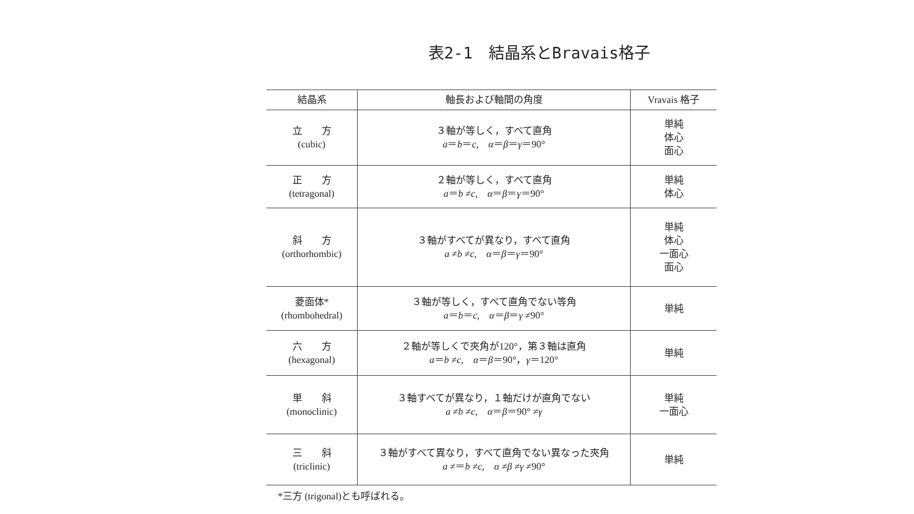表2-1　結晶系とBravais格子
| 結晶系 | 軸長および軸間の角度 | Vravais 格子 |
| --- | --- | --- |
| 立 方 (cubic) | ３軸が等しく，すべて直角 a ＝ b ＝ c , α ＝ β ＝ γ ＝90° | 単純 体心 面心 |
| 正 方 (tetragonal) | ２軸が等しく，すべて直角 a ＝ b ≠ c , α ＝ β ＝ γ ＝90° | 単純 体心 |
| 斜 方 (orthorhombic) | ３軸がすべてが異なり，すべて直角 a ≠ b ≠ c , α ＝ β ＝ γ ＝90° | 単純 体心 一面心 面心 |
| 菱面体* (rhombohedral) | ３軸が等しく，すべて直角でない等角 a ＝ b ＝ c , α ＝ β ＝ γ ≠90° | 単純 |
| 六 方 (hexagonal) | ２軸が等しくで夾角が120°，第３軸は直角 a ＝ b ≠ c , α ＝ β ＝90°， γ ＝120° | 単純 |
| 単 斜 (monoclinic) | ３軸すべてが異なり，１軸だけが直角でない a ≠ b ≠ c , α ＝ β ＝90° ≠ γ | 単純 一面心 |
| 三 斜 (triclinic) | ３軸がすべて異なり，すべて直角でない異なった夾角 a ≠＝ b ≠ c , α ≠ β ≠ γ ≠90° | 単純 |
*三方 (trigonal)とも呼ばれる。